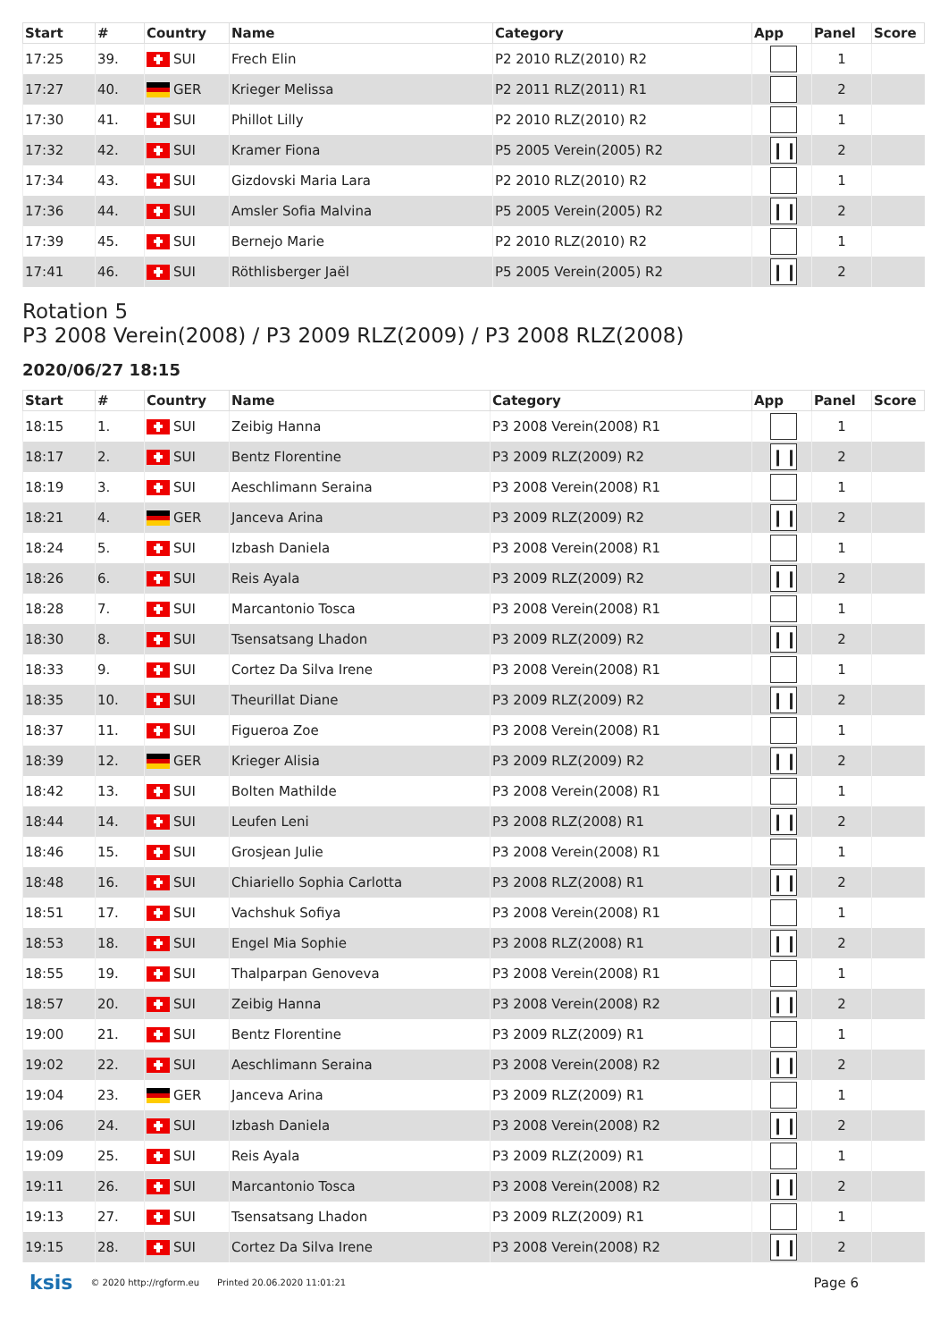| Start | # | Country | Name | Category | App | Panel | Score |
| --- | --- | --- | --- | --- | --- | --- | --- |
| 17:25 | 39. | SUI | Frech Elin | P2 2010 RLZ(2010) R2 | | 1 | |
| 17:27 | 40. | GER | Krieger Melissa | P2 2011 RLZ(2011) R1 | | 2 | |
| 17:30 | 41. | SUI | Phillot Lilly | P2 2010 RLZ(2010) R2 | | 1 | |
| 17:32 | 42. | SUI | Kramer Fiona | P5 2005 Verein(2005) R2 | ❙❙ | 2 | |
| 17:34 | 43. | SUI | Gizdovski Maria Lara | P2 2010 RLZ(2010) R2 | | 1 | |
| 17:36 | 44. | SUI | Amsler Sofia Malvina | P5 2005 Verein(2005) R2 | ❙❙ | 2 | |
| 17:39 | 45. | SUI | Bernejo Marie | P2 2010 RLZ(2010) R2 | | 1 | |
| 17:41 | 46. | SUI | Röthlisberger Jaël | P5 2005 Verein(2005) R2 | ❙❙ | 2 | |
Rotation 5
P3 2008 Verein(2008) / P3 2009 RLZ(2009) / P3 2008 RLZ(2008)
2020/06/27 18:15
| Start | # | Country | Name | Category | App | Panel | Score |
| --- | --- | --- | --- | --- | --- | --- | --- |
| 18:15 | 1. | SUI | Zeibig Hanna | P3 2008 Verein(2008) R1 | | 1 | |
| 18:17 | 2. | SUI | Bentz Florentine | P3 2009 RLZ(2009) R2 | ❙❙ | 2 | |
| 18:19 | 3. | SUI | Aeschlimann Seraina | P3 2008 Verein(2008) R1 | | 1 | |
| 18:21 | 4. | GER | Janceva Arina | P3 2009 RLZ(2009) R2 | ❙❙ | 2 | |
| 18:24 | 5. | SUI | Izbash Daniela | P3 2008 Verein(2008) R1 | | 1 | |
| 18:26 | 6. | SUI | Reis Ayala | P3 2009 RLZ(2009) R2 | ❙❙ | 2 | |
| 18:28 | 7. | SUI | Marcantonio Tosca | P3 2008 Verein(2008) R1 | | 1 | |
| 18:30 | 8. | SUI | Tsensatsang Lhadon | P3 2009 RLZ(2009) R2 | ❙❙ | 2 | |
| 18:33 | 9. | SUI | Cortez Da Silva Irene | P3 2008 Verein(2008) R1 | | 1 | |
| 18:35 | 10. | SUI | Theurillat Diane | P3 2009 RLZ(2009) R2 | ❙❙ | 2 | |
| 18:37 | 11. | SUI | Figueroa Zoe | P3 2008 Verein(2008) R1 | | 1 | |
| 18:39 | 12. | GER | Krieger Alisia | P3 2009 RLZ(2009) R2 | ❙❙ | 2 | |
| 18:42 | 13. | SUI | Bolten Mathilde | P3 2008 Verein(2008) R1 | | 1 | |
| 18:44 | 14. | SUI | Leufen Leni | P3 2008 RLZ(2008) R1 | ❙❙ | 2 | |
| 18:46 | 15. | SUI | Grosjean Julie | P3 2008 Verein(2008) R1 | | 1 | |
| 18:48 | 16. | SUI | Chiariello Sophia Carlotta | P3 2008 RLZ(2008) R1 | ❙❙ | 2 | |
| 18:51 | 17. | SUI | Vachshuk Sofiya | P3 2008 Verein(2008) R1 | | 1 | |
| 18:53 | 18. | SUI | Engel Mia Sophie | P3 2008 RLZ(2008) R1 | ❙❙ | 2 | |
| 18:55 | 19. | SUI | Thalparpan Genoveva | P3 2008 Verein(2008) R1 | | 1 | |
| 18:57 | 20. | SUI | Zeibig Hanna | P3 2008 Verein(2008) R2 | ❙❙ | 2 | |
| 19:00 | 21. | SUI | Bentz Florentine | P3 2009 RLZ(2009) R1 | | 1 | |
| 19:02 | 22. | SUI | Aeschlimann Seraina | P3 2008 Verein(2008) R2 | ❙❙ | 2 | |
| 19:04 | 23. | GER | Janceva Arina | P3 2009 RLZ(2009) R1 | | 1 | |
| 19:06 | 24. | SUI | Izbash Daniela | P3 2008 Verein(2008) R2 | ❙❙ | 2 | |
| 19:09 | 25. | SUI | Reis Ayala | P3 2009 RLZ(2009) R1 | | 1 | |
| 19:11 | 26. | SUI | Marcantonio Tosca | P3 2008 Verein(2008) R2 | ❙❙ | 2 | |
| 19:13 | 27. | SUI | Tsensatsang Lhadon | P3 2009 RLZ(2009) R1 | | 1 | |
| 19:15 | 28. | SUI | Cortez Da Silva Irene | P3 2008 Verein(2008) R2 | ❙❙ | 2 | |
ksis © 2020 http://rgform.eu Printed 20.06.2020 11:01:21 Page 6